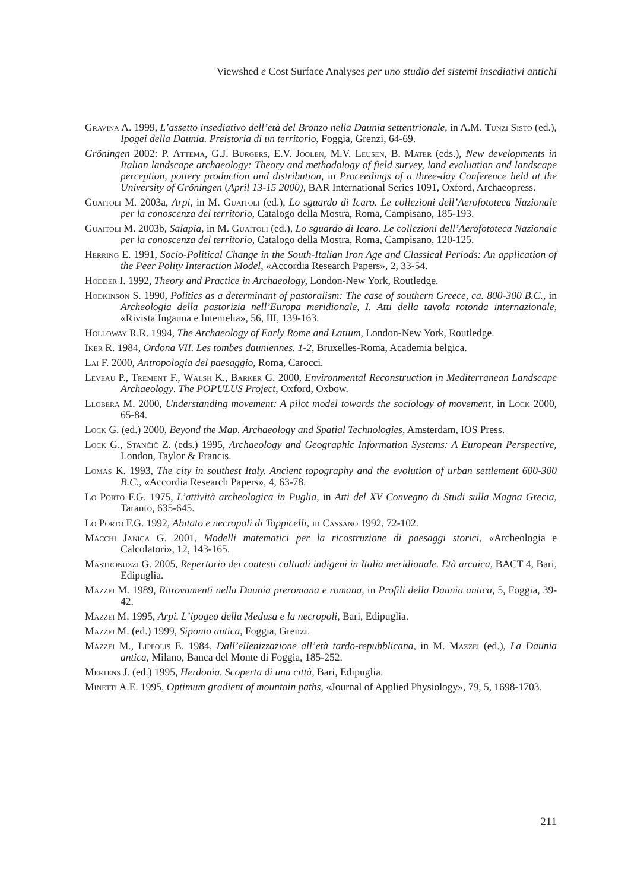Viewshed e Cost Surface Analyses per uno studio dei sistemi insediativi antichi
Gravina A. 1999, L’assetto insediativo dell’età del Bronzo nella Daunia settentrionale, in A.M. Tunzi Sisto (ed.), Ipogei della Daunia. Preistoria di un territorio, Foggia, Grenzi, 64-69.
Gröningen 2002: P. Attema, G.J. Burgers, E.V. Joolen, M.V. Leusen, B. Mater (eds.), New developments in Italian landscape archaeology: Theory and methodology of field survey, land evaluation and landscape perception, pottery production and distribution, in Proceedings of a three-day Conference held at the University of Gröningen (April 13-15 2000), BAR International Series 1091, Oxford, Archaeopress.
Guaitoli M. 2003a, Arpi, in M. Guaitoli (ed.), Lo sguardo di Icaro. Le collezioni dell’Aerofototeca Nazionale per la conoscenza del territorio, Catalogo della Mostra, Roma, Campisano, 185-193.
Guaitoli M. 2003b, Salapia, in M. Guaitoli (ed.), Lo sguardo di Icaro. Le collezioni dell’Aerofototeca Nazionale per la conoscenza del territorio, Catalogo della Mostra, Roma, Campisano, 120-125.
Herring E. 1991, Socio-Political Change in the South-Italian Iron Age and Classical Periods: An application of the Peer Polity Interaction Model, «Accordia Research Papers», 2, 33-54.
Hodder I. 1992, Theory and Practice in Archaeology, London-New York, Routledge.
Hodkinson S. 1990, Politics as a determinant of pastoralism: The case of southern Greece, ca. 800-300 B.C., in Archeologia della pastorizia nell’Europa meridionale, I. Atti della tavola rotonda internazionale, «Rivista Ingauna e Intemelia», 56, III, 139-163.
Holloway R.R. 1994, The Archaeology of Early Rome and Latium, London-New York, Routledge.
Iker R. 1984, Ordona VII. Les tombes dauniennes. 1-2, Bruxelles-Roma, Academia belgica.
Lai F. 2000, Antropologia del paesaggio, Roma, Carocci.
Leveau P., Trement F., Walsh K., Barker G. 2000, Environmental Reconstruction in Mediterranean Landscape Archaeology. The POPULUS Project, Oxford, Oxbow.
Llobera M. 2000, Understanding movement: A pilot model towards the sociology of movement, in Lock 2000, 65-84.
Lock G. (ed.) 2000, Beyond the Map. Archaeology and Spatial Technologies, Amsterdam, IOS Press.
Lock G., Stančič Z. (eds.) 1995, Archaeology and Geographic Information Systems: A European Perspective, London, Taylor & Francis.
Lomas K. 1993, The city in southest Italy. Ancient topography and the evolution of urban settlement 600-300 B.C., «Accordia Research Papers», 4, 63-78.
Lo Porto F.G. 1975, L’attività archeologica in Puglia, in Atti del XV Convegno di Studi sulla Magna Grecia, Taranto, 635-645.
Lo Porto F.G. 1992, Abitato e necropoli di Toppicelli, in Cassano 1992, 72-102.
Macchi Janica G. 2001, Modelli matematici per la ricostruzione di paesaggi storici, «Archeologia e Calcolatori», 12, 143-165.
Mastronuzzi G. 2005, Repertorio dei contesti cultuali indigeni in Italia meridionale. Età arcaica, BACT 4, Bari, Edipuglia.
Mazzei M. 1989, Ritrovamenti nella Daunia preromana e romana, in Profili della Daunia antica, 5, Foggia, 39-42.
Mazzei M. 1995, Arpi. L’ipogeo della Medusa e la necropoli, Bari, Edipuglia.
Mazzei M. (ed.) 1999, Siponto antica, Foggia, Grenzi.
Mazzei M., Lippolis E. 1984, Dall’ellenizzazione all’età tardo-repubblicana, in M. Mazzei (ed.), La Daunia antica, Milano, Banca del Monte di Foggia, 185-252.
Mertens J. (ed.) 1995, Herdonia. Scoperta di una città, Bari, Edipuglia.
Minetti A.E. 1995, Optimum gradient of mountain paths, «Journal of Applied Physiology», 79, 5, 1698-1703.
211